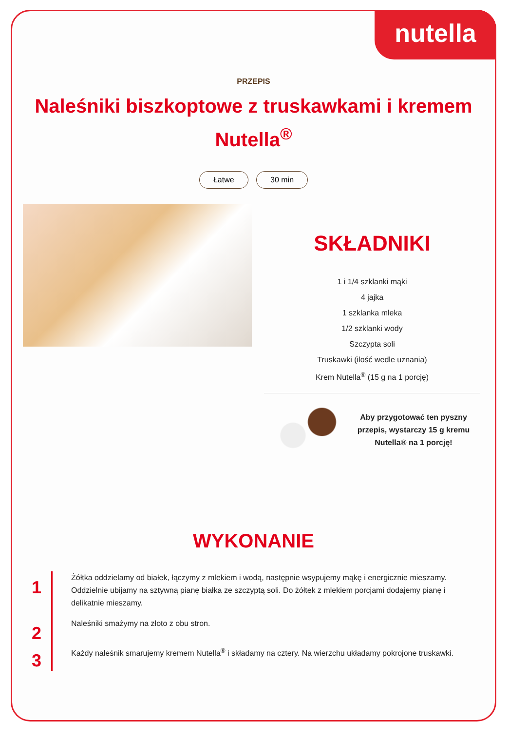nutella
PRZEPIS
Naleśniki biszkoptowe z truskawkami i kremem Nutella<sup>®</sup>
Łatwe 30 min
SKŁADNIKI
1 i 1/4 szklanki mąki
4 jajka
1 szklanka mleka
1/2 szklanki wody
Szczypta soli
Truskawki (ilość wedle uznania)
Krem Nutella<sup>®</sup> (15 g na 1 porcję)
Aby przygotować ten pyszny przepis, wystarczy 15 g kremu Nutella® na 1 porcję!
WYKONANIE
1
Żółtka oddzielamy od białek, łączymy z mlekiem i wodą, następnie wsypujemy mąkę i energicznie mieszamy. Oddzielnie ubijamy na sztywną pianę białka ze szczyptą soli. Do żółtek z mlekiem porcjami dodajemy pianę i delikatnie mieszamy.
2
Naleśniki smażymy na złoto z obu stron.
3
Każdy naleśnik smarujemy kremem Nutella<sup>®</sup> i składamy na cztery. Na wierzchu układamy pokrojone truskawki.